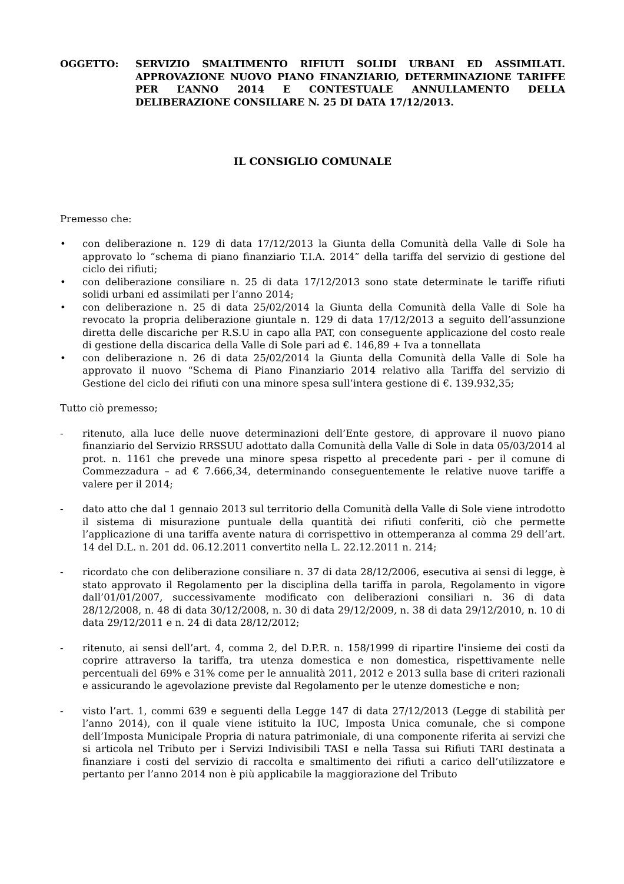OGGETTO: SERVIZIO SMALTIMENTO RIFIUTI SOLIDI URBANI ED ASSIMILATI. APPROVAZIONE NUOVO PIANO FINANZIARIO, DETERMINAZIONE TARIFFE PER L’ANNO 2014 E CONTESTUALE ANNULLAMENTO DELLA DELIBERAZIONE CONSILIARE N. 25 DI DATA 17/12/2013.
IL CONSIGLIO COMUNALE
Premesso che:
• con deliberazione n. 129 di data 17/12/2013 la Giunta della Comunità della Valle di Sole ha approvato lo “schema di piano finanziario T.I.A. 2014” della tariffa del servizio di gestione del ciclo dei rifiuti;
• con deliberazione consiliare n. 25 di data 17/12/2013 sono state determinate le tariffe rifiuti solidi urbani ed assimilati per l’anno 2014;
• con deliberazione n. 25 di data 25/02/2014 la Giunta della Comunità della Valle di Sole ha revocato la propria deliberazione giuntale n. 129 di data 17/12/2013 a seguito dell’assunzione diretta delle discariche per R.S.U in capo alla PAT, con conseguente applicazione del costo reale di gestione della discarica della Valle di Sole pari ad €. 146,89 + Iva a tonnellata
• con deliberazione n. 26 di data 25/02/2014 la Giunta della Comunità della Valle di Sole ha approvato il nuovo “Schema di Piano Finanziario 2014 relativo alla Tariffa del servizio di Gestione del ciclo dei rifiuti con una minore spesa sull’intera gestione di €. 139.932,35;
Tutto ciò premesso;
- ritenuto, alla luce delle nuove determinazioni dell’Ente gestore, di approvare il nuovo piano finanziario del Servizio RRSSUU adottato dalla Comunità della Valle di Sole in data 05/03/2014 al prot. n. 1161 che prevede una minore spesa rispetto al precedente pari - per il comune di Commezzadura – ad € 7.666,34, determinando conseguentemente le relative nuove tariffe a valere per il 2014;
- dato atto che dal 1 gennaio 2013 sul territorio della Comunità della Valle di Sole viene introdotto il sistema di misurazione puntuale della quantità dei rifiuti conferiti, ciò che permette l’applicazione di una tariffa avente natura di corrispettivo in ottemperanza al comma 29 dell’art. 14 del D.L. n. 201 dd. 06.12.2011 convertito nella L. 22.12.2011 n. 214;
- ricordato che con deliberazione consiliare n. 37 di data 28/12/2006, esecutiva ai sensi di legge, è stato approvato il Regolamento per la disciplina della tariffa in parola, Regolamento in vigore dall’01/01/2007, successivamente modificato con deliberazioni consiliari n. 36 di data 28/12/2008, n. 48 di data 30/12/2008, n. 30 di data 29/12/2009, n. 38 di data 29/12/2010, n. 10 di data 29/12/2011 e n. 24 di data 28/12/2012;
- ritenuto, ai sensi dell’art. 4, comma 2, del D.P.R. n. 158/1999 di ripartire l'insieme dei costi da coprire attraverso la tariffa, tra utenza domestica e non domestica, rispettivamente nelle percentuali del 69% e 31% come per le annualità 2011, 2012 e 2013 sulla base di criteri razionali e assicurando le agevolazione previste dal Regolamento per le utenze domestiche e non;
- visto l’art. 1, commi 639 e seguenti della Legge 147 di data 27/12/2013 (Legge di stabilità per l’anno 2014), con il quale viene istituito la IUC, Imposta Unica comunale, che si compone dell’Imposta Municipale Propria di natura patrimoniale, di una componente riferita ai servizi che si articola nel Tributo per i Servizi Indivisibili TASI e nella Tassa sui Rifiuti TARI destinata a finanziare i costi del servizio di raccolta e smaltimento dei rifiuti a carico dell’utilizzatore e pertanto per l’anno 2014 non è più applicabile la maggiorazione del Tributo